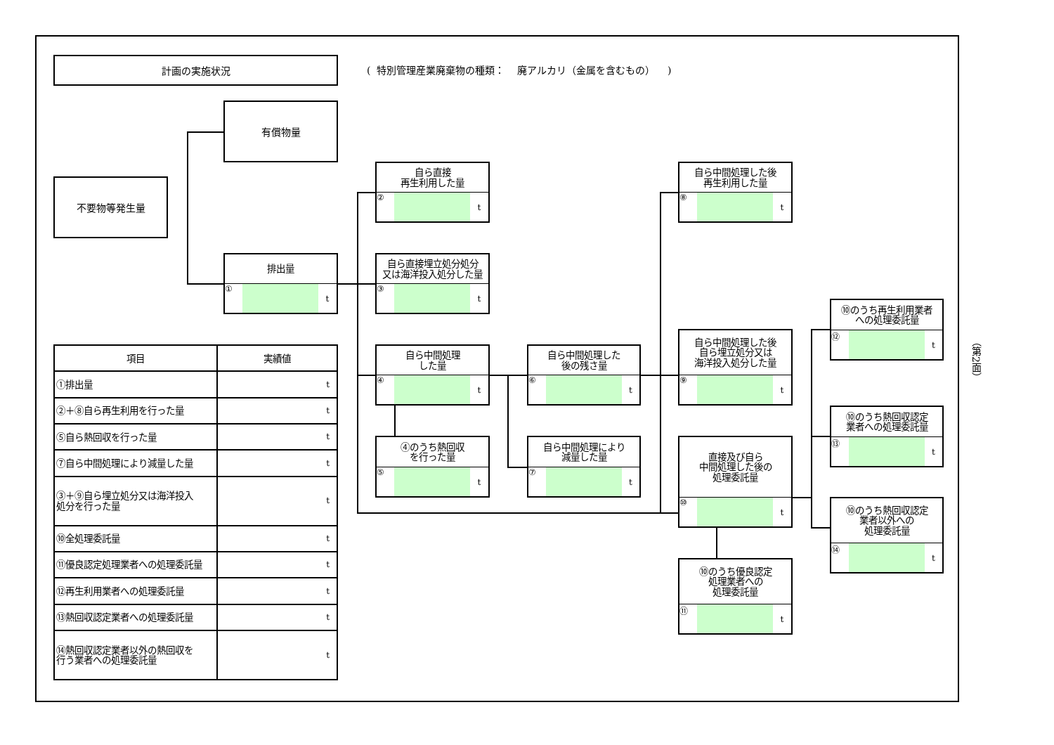計画の実施状況
( 特別管理産業廃棄物の種類： 廃アルカリ（金属を含むもの） )
有償物量
不要物等発生量
排出量
① t
自ら直接
再生利用した量
② t
自ら直接埋立処分処分
又は海洋投入処分した量
③ t
自ら中間処理
した量
④ t
④のうち熱回収
を行った量
⑤ t
自ら中間処理した
後の残さ量
⑥ t
自ら中間処理により
減量した量
⑦ t
自ら中間処理した後
再生利用した量
⑧ t
自ら中間処理した後
自ら埋立処分又は
海洋投入処分した量
⑨ t
直接及び自ら
中間処理した後の
処理委託量
⑩ t
⑩のうち優良認定
処理業者への
処理委託量
⑪ t
⑩のうち再生利用業者
への処理委託量
⑫ t
⑩のうち熱回収認定
業者への処理委託量
⑬ t
⑩のうち熱回収認定
業者以外への
処理委託量
⑭ t
| 項目 | 実績値 |
| --- | --- |
| ①排出量 | t |
| ②＋⑧自ら再生利用を行った量 | t |
| ⑤自ら熱回収を行った量 | t |
| ⑦自ら中間処理により減量した量 | t |
| ③＋⑨自ら埋立処分又は海洋投入 処分を行った量 | t |
| ⑩全処理委託量 | t |
| ⑪優良認定処理業者への処理委託量 | t |
| ⑫再生利用業者への処理委託量 | t |
| ⑬熱回収認定業者への処理委託量 | t |
| ⑭熱回収認定業者以外の熱回収を 行う業者への処理委託量 | t |
（第2面）